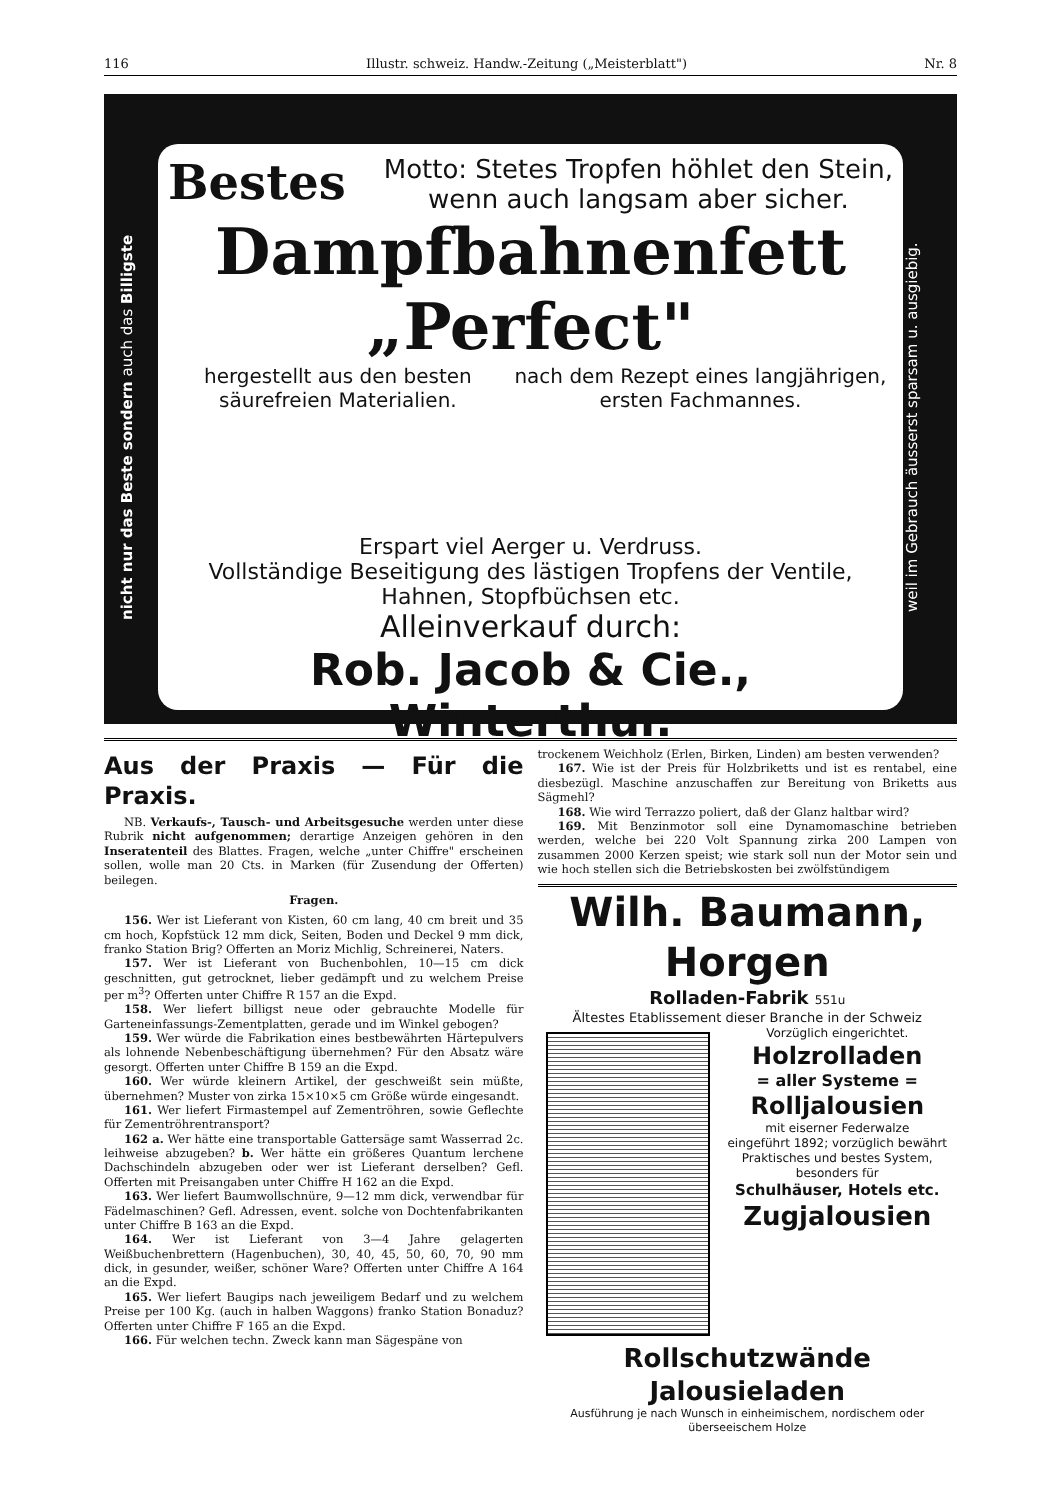116 Illustr. schweiz. Handw.-Zeitung („Meisterblatt") Nr. 8
nicht nur das Beste sondern auch das Billigste
Bestes Motto: Stetes Tropfen höhlet den Stein,
wenn auch langsam aber sicher.
Dampfbahnenfett „Perfect"
hergestellt aus den besten säurefreien Materialien. nach dem Rezept eines langjährigen, ersten Fachmannes.
Erspart viel Aerger u. Verdruss.
Vollständige Beseitigung des lästigen Tropfens der Ventile, Hahnen, Stopfbüchsen etc.
Alleinverkauf durch:
Rob. Jacob & Cie., Winterthur.
weil im Gebrauch äusserst sparsam u. ausgiebig.
Aus der Praxis — Für die Praxis.
NB. Verkaufs-, Tausch- und Arbeitsgesuche werden unter diese Rubrik nicht aufgenommen; derartige Anzeigen gehören in den Inseratenteil des Blattes. Fragen, welche „unter Chiffre" erscheinen sollen, wolle man 20 Cts. in Marken (für Zusendung der Offerten) beilegen.
Fragen.
156. Wer ist Lieferant von Kisten, 60 cm lang, 40 cm breit und 35 cm hoch, Kopfstück 12 mm dick, Seiten, Boden und Deckel 9 mm dick, franko Station Brig? Offerten an Moriz Michlig, Schreinerei, Naters.
157. Wer ist Lieferant von Buchenbohlen, 10—15 cm dick geschnitten, gut getrocknet, lieber gedämpft und zu welchem Preise per m<sup>3</sup>? Offerten unter Chiffre R 157 an die Expd.
158. Wer liefert billigst neue oder gebrauchte Modelle für Garteneinfassungs-Zementplatten, gerade und im Winkel gebogen?
159. Wer würde die Fabrikation eines bestbewährten Härtepulvers als lohnende Nebenbeschäftigung übernehmen? Für den Absatz wäre gesorgt. Offerten unter Chiffre B 159 an die Expd.
160. Wer würde kleinern Artikel, der geschweißt sein müßte, übernehmen? Muster von zirka 15×10×5 cm Größe würde eingesandt.
161. Wer liefert Firmastempel auf Zementröhren, sowie Geflechte für Zementröhrentransport?
162 a. Wer hätte eine transportable Gattersäge samt Wasserrad 2c. leihweise abzugeben? b. Wer hätte ein größeres Quantum lerchene Dachschindeln abzugeben oder wer ist Lieferant derselben? Gefl. Offerten mit Preisangaben unter Chiffre H 162 an die Expd.
163. Wer liefert Baumwollschnüre, 9—12 mm dick, verwendbar für Fädelmaschinen? Gefl. Adressen, event. solche von Dochtenfabrikanten unter Chiffre B 163 an die Expd.
164. Wer ist Lieferant von 3—4 Jahre gelagerten Weißbuchenbrettern (Hagenbuchen), 30, 40, 45, 50, 60, 70, 90 mm dick, in gesunder, weißer, schöner Ware? Offerten unter Chiffre A 164 an die Expd.
165. Wer liefert Baugips nach jeweiligem Bedarf und zu welchem Preise per 100 Kg. (auch in halben Waggons) franko Station Bonaduz? Offerten unter Chiffre F 165 an die Expd.
166. Für welchen techn. Zweck kann man Sägespäne von
trockenem Weichholz (Erlen, Birken, Linden) am besten verwenden?
167. Wie ist der Preis für Holzbriketts und ist es rentabel, eine diesbezügl. Maschine anzuschaffen zur Bereitung von Briketts aus Sägmehl?
168. Wie wird Terrazzo poliert, daß der Glanz haltbar wird?
169. Mit Benzinmotor soll eine Dynamomaschine betrieben werden, welche bei 220 Volt Spannung zirka 200 Lampen von zusammen 2000 Kerzen speist; wie stark soll nun der Motor sein und wie hoch stellen sich die Betriebskosten bei zwölfstündigem
Wilh. Baumann, Horgen
Rolladen-Fabrik 551u
Ältestes Etablissement dieser Branche in der Schweiz
Vorzüglich eingerichtet.
Holzrolladen
= aller Systeme =
Rolljalousien
mit eiserner Federwalze
eingeführt 1892; vorzüglich bewährt
Praktisches und bestes System, besonders für
Schulhäuser, Hotels etc.
Zugjalousien
Rollschutzwände
Jalousieladen
Ausführung je nach Wunsch in einheimischem, nordischem oder überseeischem Holze